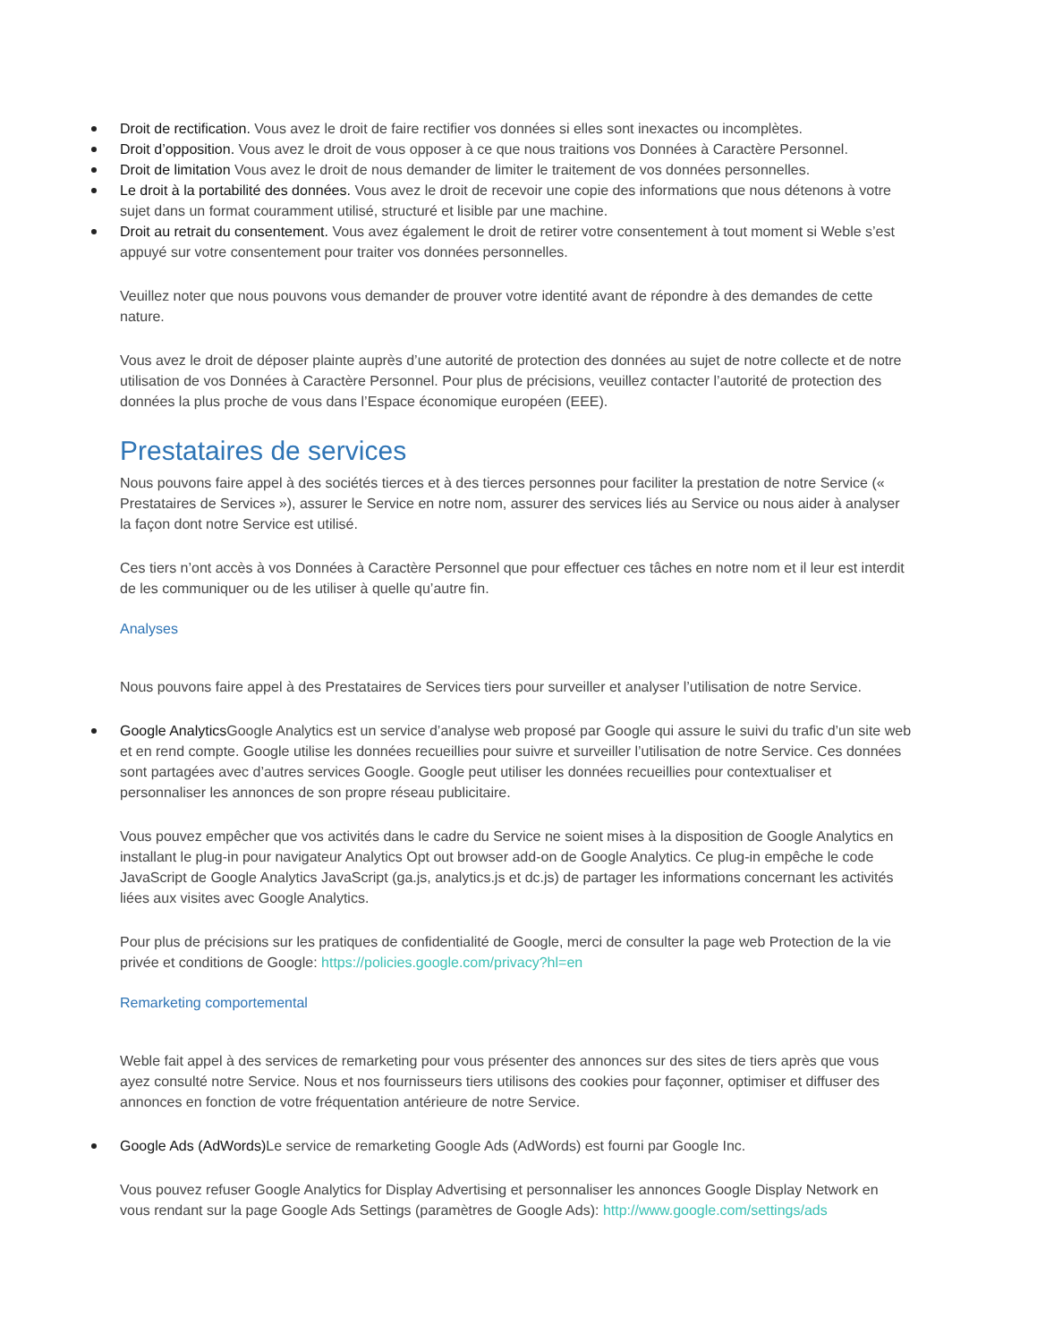Droit de rectification. Vous avez le droit de faire rectifier vos données si elles sont inexactes ou incomplètes.
Droit d’opposition. Vous avez le droit de vous opposer à ce que nous traitions vos Données à Caractère Personnel.
Droit de limitation Vous avez le droit de nous demander de limiter le traitement de vos données personnelles.
Le droit à la portabilité des données. Vous avez le droit de recevoir une copie des informations que nous détenons à votre sujet dans un format couramment utilisé, structuré et lisible par une machine.
Droit au retrait du consentement. Vous avez également le droit de retirer votre consentement à tout moment si Weble s’est appuyé sur votre consentement pour traiter vos données personnelles.
Veuillez noter que nous pouvons vous demander de prouver votre identité avant de répondre à des demandes de cette nature.
Vous avez le droit de déposer plainte auprès d’une autorité de protection des données au sujet de notre collecte et de notre utilisation de vos Données à Caractère Personnel. Pour plus de précisions, veuillez contacter l’autorité de protection des données la plus proche de vous dans l’Espace économique européen (EEE).
Prestataires de services
Nous pouvons faire appel à des sociétés tierces et à des tierces personnes pour faciliter la prestation de notre Service (« Prestataires de Services »), assurer le Service en notre nom, assurer des services liés au Service ou nous aider à analyser la façon dont notre Service est utilisé.
Ces tiers n’ont accès à vos Données à Caractère Personnel que pour effectuer ces tâches en notre nom et il leur est interdit de les communiquer ou de les utiliser à quelle qu’autre fin.
Analyses
Nous pouvons faire appel à des Prestataires de Services tiers pour surveiller et analyser l’utilisation de notre Service.
Google Analytics Google Analytics est un service d’analyse web proposé par Google qui assure le suivi du trafic d’un site web et en rend compte. Google utilise les données recueillies pour suivre et surveiller l’utilisation de notre Service. Ces données sont partagées avec d’autres services Google. Google peut utiliser les données recueillies pour contextualiser et personnaliser les annonces de son propre réseau publicitaire.
Vous pouvez empêcher que vos activités dans le cadre du Service ne soient mises à la disposition de Google Analytics en installant le plug-in pour navigateur Analytics Opt out browser add-on de Google Analytics. Ce plug-in empêche le code JavaScript de Google Analytics JavaScript (ga.js, analytics.js et dc.js) de partager les informations concernant les activités liées aux visites avec Google Analytics.
Pour plus de précisions sur les pratiques de confidentialité de Google, merci de consulter la page web Protection de la vie privée et conditions de Google: https://policies.google.com/privacy?hl=en
Remarketing comportemental
Weble fait appel à des services de remarketing pour vous présenter des annonces sur des sites de tiers après que vous ayez consulté notre Service. Nous et nos fournisseurs tiers utilisons des cookies pour façonner, optimiser et diffuser des annonces en fonction de votre fréquentation antérieure de notre Service.
Google Ads (AdWords) Le service de remarketing Google Ads (AdWords) est fourni par Google Inc.
Vous pouvez refuser Google Analytics for Display Advertising et personnaliser les annonces Google Display Network en vous rendant sur la page Google Ads Settings (paramètres de Google Ads): http://www.google.com/settings/ads